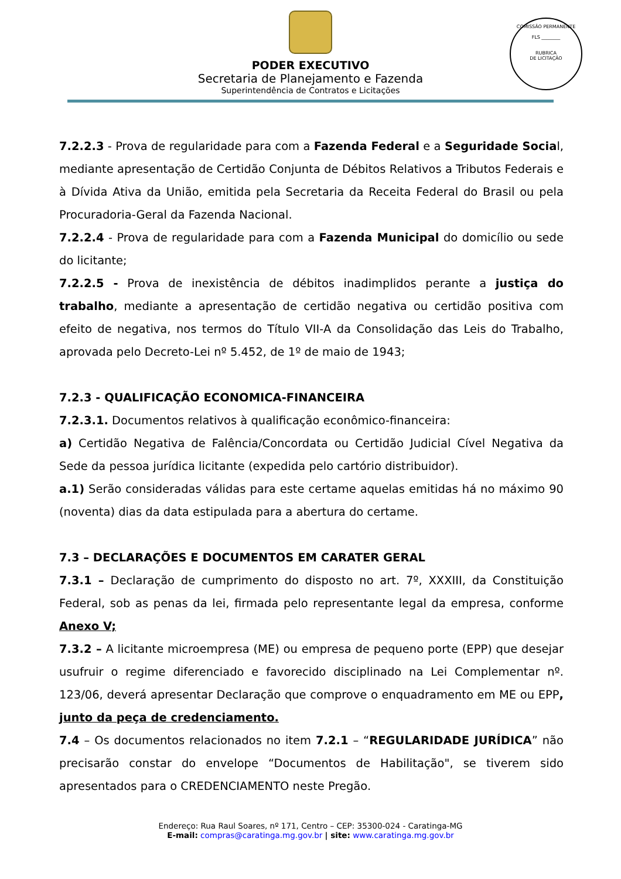PODER EXECUTIVO
Secretaria de Planejamento e Fazenda
Superintendência de Contratos e Licitações
COMISSÃO PERMANENTE
FLS ________
RUBRICA
DE LICITAÇÃO
7.2.2.3 - Prova de regularidade para com a Fazenda Federal e a Seguridade Social, mediante apresentação de Certidão Conjunta de Débitos Relativos a Tributos Federais e à Dívida Ativa da União, emitida pela Secretaria da Receita Federal do Brasil ou pela Procuradoria-Geral da Fazenda Nacional.
7.2.2.4 - Prova de regularidade para com a Fazenda Municipal do domicílio ou sede do licitante;
7.2.2.5 - Prova de inexistência de débitos inadimplidos perante a justiça do trabalho, mediante a apresentação de certidão negativa ou certidão positiva com efeito de negativa, nos termos do Título VII-A da Consolidação das Leis do Trabalho, aprovada pelo Decreto-Lei nº 5.452, de 1º de maio de 1943;
7.2.3 - QUALIFICAÇÃO ECONOMICA-FINANCEIRA
7.2.3.1. Documentos relativos à qualificação econômico-financeira:
a) Certidão Negativa de Falência/Concordata ou Certidão Judicial Cível Negativa da Sede da pessoa jurídica licitante (expedida pelo cartório distribuidor).
a.1) Serão consideradas válidas para este certame aquelas emitidas há no máximo 90 (noventa) dias da data estipulada para a abertura do certame.
7.3 – DECLARAÇÕES E DOCUMENTOS EM CARATER GERAL
7.3.1 – Declaração de cumprimento do disposto no art. 7º, XXXIII, da Constituição Federal, sob as penas da lei, firmada pelo representante legal da empresa, conforme Anexo V;
7.3.2 – A licitante microempresa (ME) ou empresa de pequeno porte (EPP) que desejar usufruir o regime diferenciado e favorecido disciplinado na Lei Complementar nº. 123/06, deverá apresentar Declaração que comprove o enquadramento em ME ou EPP, junto da peça de credenciamento.
7.4 – Os documentos relacionados no item 7.2.1 – “REGULARIDADE JURÍDICA” não precisarão constar do envelope “Documentos de Habilitação", se tiverem sido apresentados para o CREDENCIAMENTO neste Pregão.
Endereço: Rua Raul Soares, nº 171, Centro – CEP: 35300-024 - Caratinga-MG
E-mail: compras@caratinga.mg.gov.br | site: www.caratinga.mg.gov.br